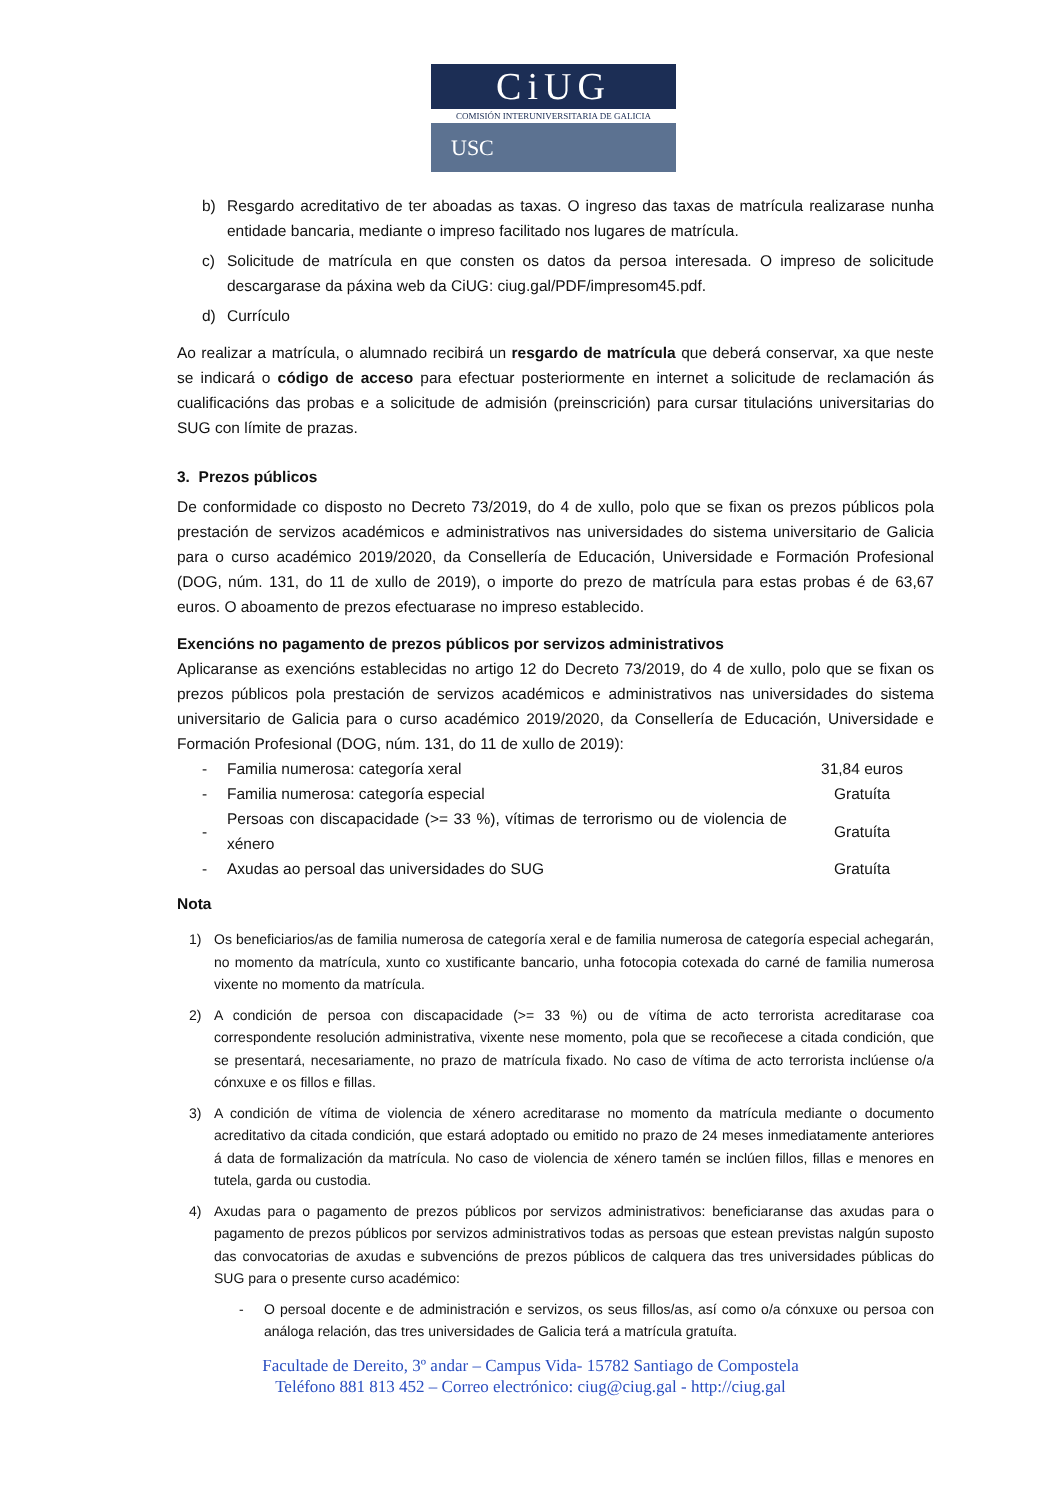CiUG
COMISIÓN INTERUNIVERSITARIA DE GALICIA
USC
b) Resgardo acreditativo de ter aboadas as taxas. O ingreso das taxas de matrícula realizarase nunha entidade bancaria, mediante o impreso facilitado nos lugares de matrícula.
c) Solicitude de matrícula en que consten os datos da persoa interesada. O impreso de solicitude descargarase da páxina web da CiUG: ciug.gal/PDF/impresom45.pdf.
d) Currículo
Ao realizar a matrícula, o alumnado recibirá un resgardo de matrícula que deberá conservar, xa que neste se indicará o código de acceso para efectuar posteriormente en internet a solicitude de reclamación ás cualificacións das probas e a solicitude de admisión (preinscrición) para cursar titulacións universitarias do SUG con límite de prazas.
3. Prezos públicos
De conformidade co disposto no Decreto 73/2019, do 4 de xullo, polo que se fixan os prezos públicos pola prestación de servizos académicos e administrativos nas universidades do sistema universitario de Galicia para o curso académico 2019/2020, da Consellería de Educación, Universidade e Formación Profesional (DOG, núm. 131, do 11 de xullo de 2019), o importe do prezo de matrícula para estas probas é de 63,67 euros. O aboamento de prezos efectuarase no impreso establecido.
Exencións no pagamento de prezos públicos por servizos administrativos
Aplicaranse as exencións establecidas no artigo 12 do Decreto 73/2019, do 4 de xullo, polo que se fixan os prezos públicos pola prestación de servizos académicos e administrativos nas universidades do sistema universitario de Galicia para o curso académico 2019/2020, da Consellería de Educación, Universidade e Formación Profesional (DOG, núm. 131, do 11 de xullo de 2019):
| - | Familia numerosa: categoría xeral | 31,84 euros |
| - | Familia numerosa: categoría especial | Gratuíta |
| - | Persoas con discapacidade (>= 33 %), vítimas de terrorismo ou de violencia de xénero | Gratuíta |
| - | Axudas ao persoal das universidades do SUG | Gratuíta |
Nota
1) Os beneficiarios/as de familia numerosa de categoría xeral e de familia numerosa de categoría especial achegarán, no momento da matrícula, xunto co xustificante bancario, unha fotocopia cotexada do carné de familia numerosa vixente no momento da matrícula.
2) A condición de persoa con discapacidade (>= 33 %) ou de vítima de acto terrorista acreditarase coa correspondente resolución administrativa, vixente nese momento, pola que se recoñecese a citada condición, que se presentará, necesariamente, no prazo de matrícula fixado. No caso de vítima de acto terrorista inclúense o/a cónxuxe e os fillos e fillas.
3) A condición de vítima de violencia de xénero acreditarase no momento da matrícula mediante o documento acreditativo da citada condición, que estará adoptado ou emitido no prazo de 24 meses inmediatamente anteriores á data de formalización da matrícula. No caso de violencia de xénero tamén se inclúen fillos, fillas e menores en tutela, garda ou custodia.
4) Axudas para o pagamento de prezos públicos por servizos administrativos: beneficiaranse das axudas para o pagamento de prezos públicos por servizos administrativos todas as persoas que estean previstas nalgún suposto das convocatorias de axudas e subvencións de prezos públicos de calquera das tres universidades públicas do SUG para o presente curso académico:
- O persoal docente e de administración e servizos, os seus fillos/as, así como o/a cónxuxe ou persoa con análoga relación, das tres universidades de Galicia terá a matrícula gratuíta.
Facultade de Dereito, 3º andar – Campus Vida- 15782 Santiago de Compostela
Teléfono 881 813 452 – Correo electrónico: ciug@ciug.gal - http://ciug.gal